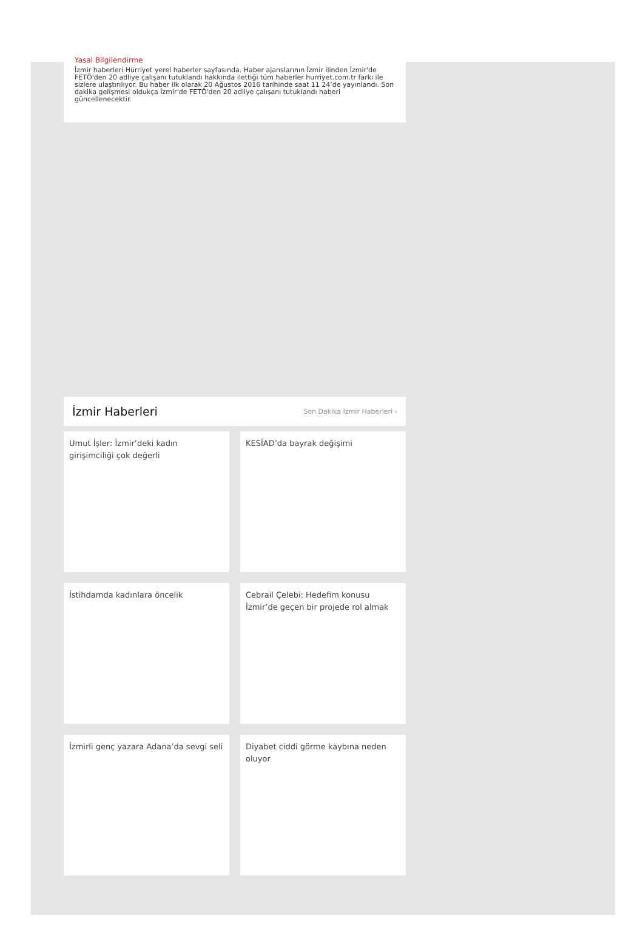Yasal Bilgilendirme
İzmir haberleri Hürriyet yerel haberler sayfasında. Haber ajanslarının İzmir ilinden İzmir'de FETÖ'den 20 adliye çalışanı tutuklandı hakkında ilettiği tüm haberler hurriyet.com.tr farkı ile sizlere ulaştırılıyor. Bu haber ilk olarak 20 Ağustos 2016 tarihinde saat 11 24’de yayınlandı. Son dakika gelişmesi oldukça İzmir'de FETÖ'den 20 adliye çalışanı tutuklandı haberi güncellenecektir.
İzmir Haberleri
Son Dakika İzmir Haberleri ›
Umut İşler: İzmir’deki kadın girişimciliği çok değerli
KESİAD’da bayrak değişimi
İstihdamda kadınlara öncelik
Cebrail Çelebi: Hedefim konusu İzmir’de geçen bir projede rol almak
İzmirli genç yazara Adana’da sevgi seli
Diyabet ciddi görme kaybına neden oluyor